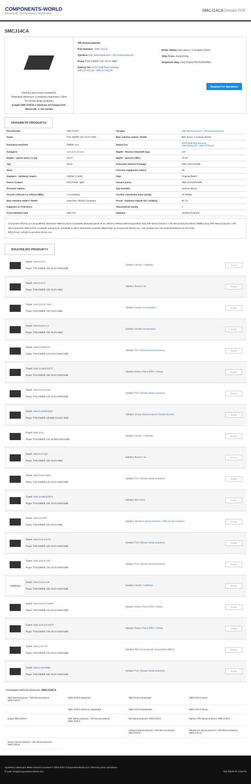COMPONENTS-WORLD
Electronic Components Distributor
SMCJ14CA Details PDF
SMCJ14CA
Obrázky jsou pouze orientační.
Podrobné informace o produktu naleznete v části Technické údaje produktu.
Koupit SMCJ14CA s důvěrou od Component-World.HK, 1 rok záruka
ON Semiconductor
Part Number: SMCJ14CA
Výrobce AMI Semiconductor / ON Semiconductor
Popis TVS DIODE 14V 23.2V SMC
Datový list: DO214AB Pkg Drawing
SMCJ5V0(C)A - SMCJ170(C)A
RoHs Status: Bez olova / V souladu RoHS
Ship From: Hong Kong
Shipment Way: DHL/Fedex/TNT/UPS/EMS
Request For Quotation
PARAMETR PRODUKTU
| Part Number | SMCJ14CA | Výrobce | AMI Semiconductor / ON Semiconductor |
| Popis | TVS DIODE 14V 23.2V SMC | Stav volného vedení / RoHS | Bez olova / V souladu RoHS |
| Dostupné množství | 208561 pcs | Datový list | DO214AB Pkg Drawing SMCJ5V0(C)A - SMCJ170(C)A |
| Kategorie | Ochrana obvodu | Napětí - Reverse Standoff (typ) | 14V |
| Napětí - upnutí (max.) @ Ipp | 23.2V | Napětí - porucha (Min) | 15.6V |
| Typ | Zener | Dodavatel zařízení Package | SMC (DO-214AB) |
| Série | - | Ochrana napájecího vedení | No |
| Napájení - špičkový impuls | 1500W (1.5kW) | Obal | Original-Reel® |
| Paket / krabice | DO-214AB, SMC | Ostatní jména | SMCJ14CAFSDKR |
| Provozní teplota | - | Typ montáže | Surface Mount |
| Úroveň citlivosti na vlhkost (MSL) | 1 (Unlimited) | Výrobní standardní doba výroby | 15 Weeks |
| Stav volného vedení / RoHS | Lead free / RoHS Compliant | Proud - špičkový impuls (10 / 1000µs) | 64.7A |
| Kapacitní @ Frekvence | - | Obousměrné kanály | 1 |
| Číslo základní části | SMCJ14 | Aplikace | General Purpose |
Component-World.com je spolehlivý distributor elektronických součástek.Specializujeme se na všechny elektronické komponenty řady AMI Semiconductor / ON Semiconductor.Máme 208561 kusy AMI Semiconductor / ON Semiconductor SMCJ14CA na skladě dostupných.Vyžádejte si citát z distributora součástí elektroniky na Component-World.com, náš prodejní tým vás bude kontaktovat do 24 hodin.
RFQ Email: info@Components-World.com
SOUVISEJÍCÍ PRODUKTY
Část#: SMCJ14CA
Popis: TVS DIODE 14V 23.2V DO214AB
Výrobci: Hamlin / Littelfuse
Dotaz
Část#: SMCJ14CA
Popis: TVS DIODE 14V 23.2V SMC
Výrobci: Bourns, Inc.
Dotaz
Část#: SMCJ14CA-13-F
Popis: TVS DIODE 14V 23.2V SMC
Výrobci: Diodes Incorporated
Dotaz
Část#: SMCJ14CA-13
Popis: TVS DIODE 14V 23.2V SMC
Výrobci: Diodes Incorporated
Dotaz
Část#: SMCJ14AHR7G
Popis: TVS DIODE 14V 23.2V DO214AB
Výrobci: TSC (Taiwan Semiconductor)
Dotaz
Část#: SMCJ14AHE3/57T
Popis: TVS DIODE 14V 23.2V DO214AB
Výrobci: Electro-Films (EFI) / Vishay
Dotaz
Část#: SMCJ14CA V6G
Popis: TVS DIODE 14V 23.2V DO214AB
Výrobci: TSC (Taiwan Semiconductor)
Dotaz
Část#: SMCJ14AHE3/9AT
Popis: TVS DIODE 14VWM 23.2VC SMC
Výrobci: Vishay Semiconductor Diodes Division
Dotaz
Část#: SMCJ14C
Popis: TVS DIODE 14V 24.36V DO214AB
Výrobci: Hamlin / Littelfuse
Dotaz
Část#: SMCJ14A-QH
Popis: TVS DIODE 14V 23.2V SMC
Výrobci: Bourns, Inc.
Dotaz
Část#: SMCJ14CA M6G
Popis: TVS DIODE 14V 23.2V DO214AB
Výrobci: TSC (Taiwan Semiconductor)
Dotaz
Část#: SMCJ14AE3/TR13
Popis: TVS DIODE 14V 23.2V DO214AB
Výrobci: Microsemi
Dotaz
Část#: SMCJ14ATR
Popis: TVS DIODE 14V 23.2V SMC
Výrobci: Sensitron Semiconductor / SMC Diode Solutions
Dotaz
Část#: SMCJ14CA R7G
Popis: TVS DIODE 14V 23.2V DO214AB
Výrobci: TSC (Taiwan Semiconductor)
Dotaz
Část#: SMCJ14CA V7G
Popis: TVS DIODE 14V 23.2V DO214AB
Výrobci: TSC (Taiwan Semiconductor)
Dotaz
Littelfuse
Část#: SMCJ14CA-HR
Popis: TVS DIODE 14V 23.2V DO214AB
Výrobci: Hamlin / Littelfuse
Dotaz
Část#: SMCJ14CA-E3/9AT
Popis: TVS DIODE 14V 23.2V DO214AB
Výrobci: Electro-Films (EFI) / Vishay
Dotaz
Část#: SMCJ14CA-E3/57T
Popis: TVS DIODE 14V 23.2V DO214AB
Výrobci: Electro-Films (EFI) / Vishay
Dotaz
Část#: SMCJ14A-TP
Popis: TVS DIODE 14V 23.2V DO214AB
Výrobci: Micro Commercial Components (MCC)
Dotaz
Část#: SMCJ14AHM6G
Popis: TVS DIODE 14V 23.2V DO214AB
Výrobci: TSC (Taiwan Semiconductor)
Dotaz
Související klíčová slova pro SMCJ14CA
AMI Semiconductor / ON Semiconductor SMCJ14CA.
SMCJ14CA distributor
SMCJ14CA dodavatel
SMCJ14CA Cena
SMCJ14CA Stáhnout datasheet.
SMCJ14CA Datasheet.
SMCJ14CA Stock.
koupit SMCJ14CA.
AMI Semiconductor / ON Semiconductor SMCJ14CA.
ON Semiconductor SMCJ14CA.
Aptina / ON Semiconductor SMCJ14CA.
Catalyst Semiconductor / ON Semiconductor SMCJ14CA.
PulseCore Semiconductor / ON Semiconductor SMCJ14CA.
Sanyo Semiconductor / ON Semiconductor SMCJ14CA.
Spolehlivý distributor elektronických součástí © 2003-2021 Component-World.com Všechna práva vyhrazena.
E-mail: info@Components-World.com ISO RoHS UL CSA Pb